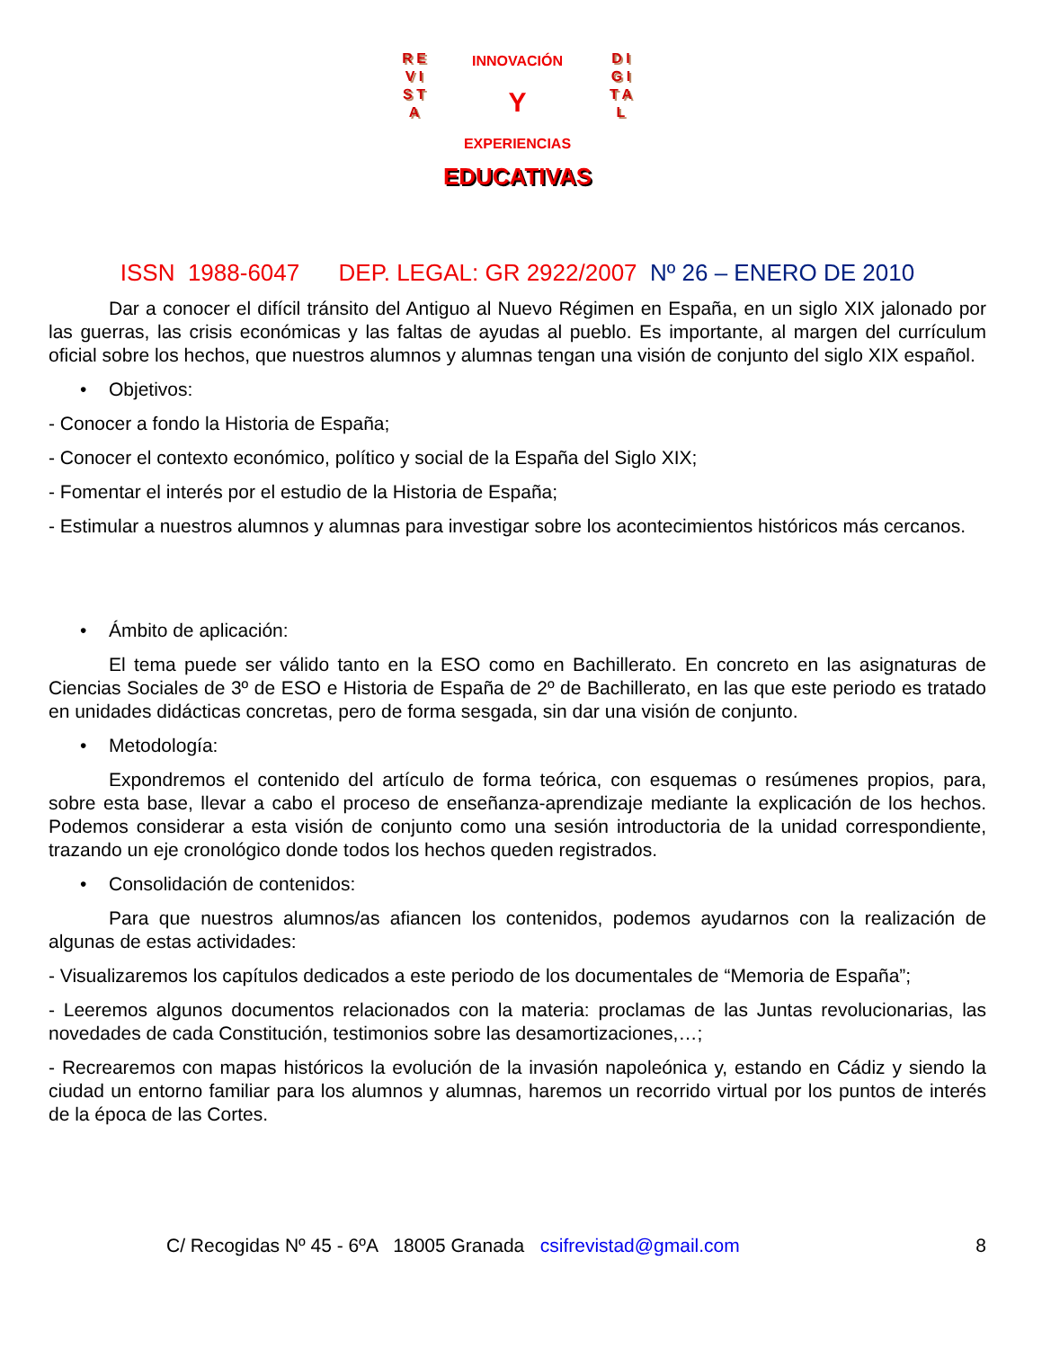R E V I S T A
D I G I T A L
INNOVACIÓN
Y
EXPERIENCIAS
EDUCATIVAS
ISSN 1988-6047 DEP. LEGAL: GR 2922/2007 Nº 26 – ENERO DE 2010
Dar a conocer el difícil tránsito del Antiguo al Nuevo Régimen en España, en un siglo XIX jalonado por las guerras, las crisis económicas y las faltas de ayudas al pueblo. Es importante, al margen del currículum oficial sobre los hechos, que nuestros alumnos y alumnas tengan una visión de conjunto del siglo XIX español.
• Objetivos:
- Conocer a fondo la Historia de España;
- Conocer el contexto económico, político y social de la España del Siglo XIX;
- Fomentar el interés por el estudio de la Historia de España;
- Estimular a nuestros alumnos y alumnas para investigar sobre los acontecimientos históricos más cercanos.
• Ámbito de aplicación:
El tema puede ser válido tanto en la ESO como en Bachillerato. En concreto en las asignaturas de Ciencias Sociales de 3º de ESO e Historia de España de 2º de Bachillerato, en las que este periodo es tratado en unidades didácticas concretas, pero de forma sesgada, sin dar una visión de conjunto.
• Metodología:
Expondremos el contenido del artículo de forma teórica, con esquemas o resúmenes propios, para, sobre esta base, llevar a cabo el proceso de enseñanza-aprendizaje mediante la explicación de los hechos. Podemos considerar a esta visión de conjunto como una sesión introductoria de la unidad correspondiente, trazando un eje cronológico donde todos los hechos queden registrados.
• Consolidación de contenidos:
Para que nuestros alumnos/as afiancen los contenidos, podemos ayudarnos con la realización de algunas de estas actividades:
- Visualizaremos los capítulos dedicados a este periodo de los documentales de “Memoria de España”;
- Leeremos algunos documentos relacionados con la materia: proclamas de las Juntas revolucionarias, las novedades de cada Constitución, testimonios sobre las desamortizaciones,…;
- Recrearemos con mapas históricos la evolución de la invasión napoleónica y, estando en Cádiz y siendo la ciudad un entorno familiar para los alumnos y alumnas, haremos un recorrido virtual por los puntos de interés de la época de las Cortes.
C/ Recogidas Nº 45 - 6ºA 18005 Granada csifrevistad@gmail.com
8